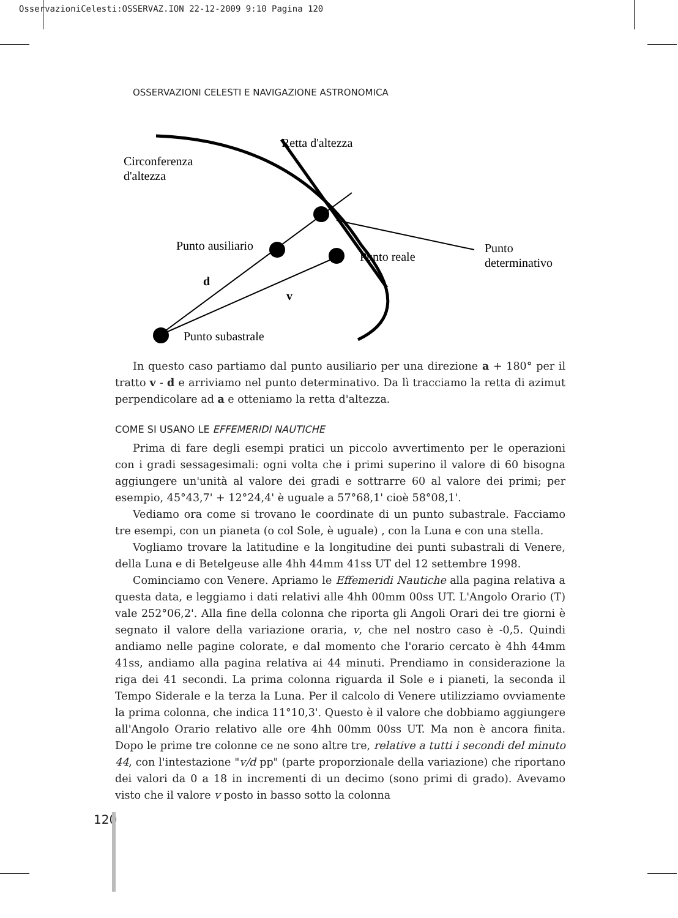OsservazioniCelesti:OSSERVAZ.ION 22-12-2009 9:10 Pagina 120
OSSERVAZIONI CELESTI E NAVIGAZIONE ASTRONOMICA
Retta d'altezza
Circonferenza
d'altezza
Punto ausiliario
Punto reale
Punto
determinativo
d
v
Punto subastrale
In questo caso partiamo dal punto ausiliario per una direzione a + 180° per il tratto v - d e arriviamo nel punto determinativo. Da lì tracciamo la retta di azimut perpendicolare ad a e otteniamo la retta d'altezza.
COME SI USANO LE EFFEMERIDI NAUTICHE
Prima di fare degli esempi pratici un piccolo avvertimento per le operazioni con i gradi sessagesimali: ogni volta che i primi superino il valore di 60 bisogna aggiungere un'unità al valore dei gradi e sottrarre 60 al valore dei primi; per esempio, 45°43,7' + 12°24,4' è uguale a 57°68,1' cioè 58°08,1'.
Vediamo ora come si trovano le coordinate di un punto subastrale. Facciamo tre esempi, con un pianeta (o col Sole, è uguale) , con la Luna e con una stella.
Vogliamo trovare la latitudine e la longitudine dei punti subastrali di Venere, della Luna e di Betelgeuse alle 4hh 44mm 41ss UT del 12 settembre 1998.
Cominciamo con Venere. Apriamo le Effemeridi Nautiche alla pagina relativa a questa data, e leggiamo i dati relativi alle 4hh 00mm 00ss UT. L'Angolo Orario (T) vale 252°06,2'. Alla fine della colonna che riporta gli Angoli Orari dei tre giorni è segnato il valore della variazione oraria, v, che nel nostro caso è -0,5. Quindi andiamo nelle pagine colorate, e dal momento che l'orario cercato è 4hh 44mm 41ss, andiamo alla pagina relativa ai 44 minuti. Prendiamo in considerazione la riga dei 41 secondi. La prima colonna riguarda il Sole e i pianeti, la seconda il Tempo Siderale e la terza la Luna. Per il calcolo di Venere utilizziamo ovviamente la prima colonna, che indica 11°10,3'. Questo è il valore che dobbiamo aggiungere all'Angolo Orario relativo alle ore 4hh 00mm 00ss UT. Ma non è ancora finita. Dopo le prime tre colonne ce ne sono altre tre, relative a tutti i secondi del minuto 44, con l'intestazione "v/d pp" (parte proporzionale della variazione) che riportano dei valori da 0 a 18 in incrementi di un decimo (sono primi di grado). Avevamo visto che il valore v posto in basso sotto la colonna
120